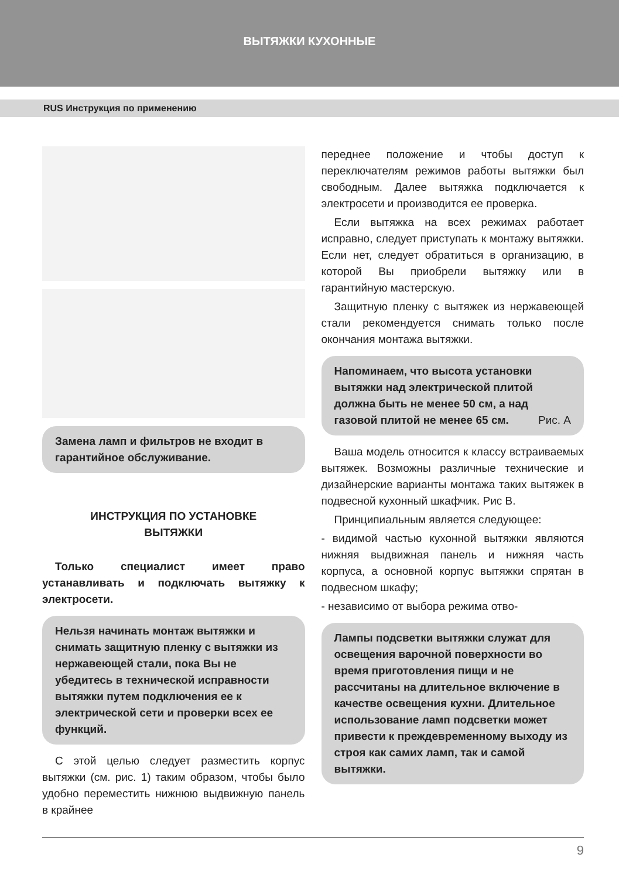ВЫТЯЖКИ КУХОННЫЕ
RUS Инструкция по применению
Замена ламп и фильтров не входит в гарантийное обслуживание.
ИНСТРУКЦИЯ ПО УСТАНОВКЕ
ВЫТЯЖКИ
Только специалист имеет право устанавливать и подключать вытяжку к электросети.
Нельзя начинать монтаж вытяжки и снимать защитную пленку с вытяжки из нержавеющей стали, пока Вы не убедитесь в технической исправности вытяжки путем подключения ее к электрической сети и проверки всех ее функций.
С этой целью следует разместить корпус вытяжки (см. рис. 1) таким образом, чтобы было удобно переместить нижнюю выдвижную панель в крайнее
переднее положение и чтобы доступ к переключателям режимов работы вытяжки был свободным. Далее вытяжка подключается к электросети и производится ее проверка.
Если вытяжка на всех режимах работает исправно, следует приступать к монтажу вытяжки. Если нет, следует обратиться в организацию, в которой Вы приобрели вытяжку или в гарантийную мастерскую.
Защитную пленку с вытяжек из нержавеющей стали рекомендуется снимать только после окончания монтажа вытяжки.
Напоминаем, что высота установки вытяжки над электрической плитой должна быть не менее 50 см, а над газовой плитой не менее 65 см. Рис. А
Ваша модель относится к классу встраиваемых вытяжек. Возможны различные технические и дизайнерские варианты монтажа таких вытяжек в подвесной кухонный шкафчик. Рис В.
Принципиальным является следующее:
- видимой частью кухонной вытяжки являются нижняя выдвижная панель и нижняя часть корпуса, а основной корпус вытяжки спрятан в подвесном шкафу;
- независимо от выбора режима отво-
Лампы подсветки вытяжки служат для освещения варочной поверхности во время приготовления пищи и не рассчитаны на длительное включение в качестве освещения кухни. Длительное использование ламп подсветки может привести к преждевременному выходу из строя как самих ламп, так и самой вытяжки.
9